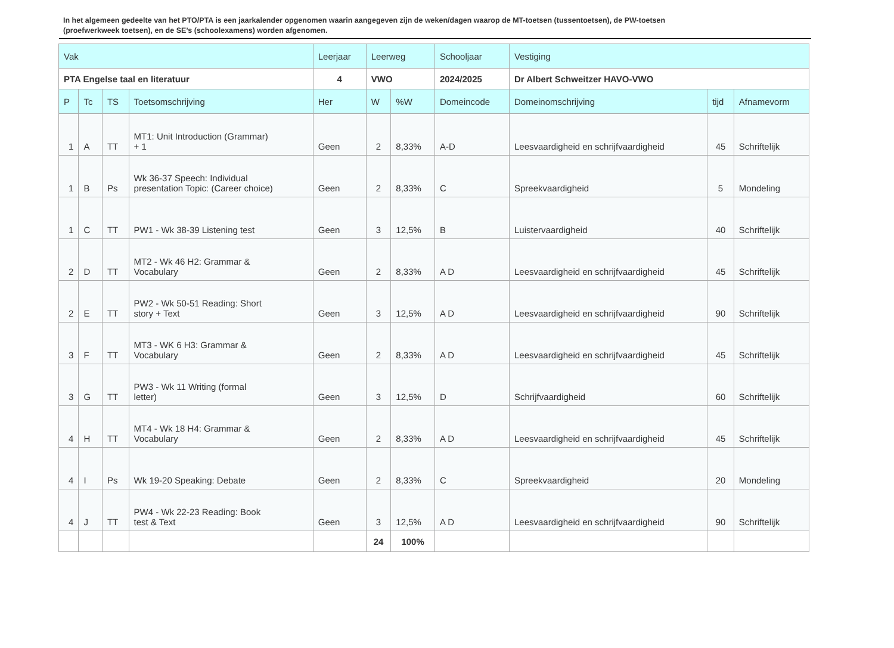In het algemeen gedeelte van het PTO/PTA is een jaarkalender opgenomen waarin aangegeven zijn de weken/dagen waarop de MT-toetsen (tussentoetsen), de PW-toetsen (proefwerkweek toetsen), en de SE’s (schoolexamens) worden afgenomen.
| Vak | | | | Leerjaar | Leerweg | | Schooljaar | Vestiging | | |
| --- | --- | --- | --- | --- | --- | --- | --- | --- | --- | --- |
| PTA Engelse taal en literatuur | | | | 4 | VWO | | 2024/2025 | Dr Albert Schweitzer HAVO-VWO | | |
| P | Tc | TS | Toetsomschrijving | Her | W | %W | Domeincode | Domeinomschrijving | tijd | Afnamevorm |
| 1 | A | TT | MT1: Unit Introduction (Grammar) + 1 | Geen | 2 | 8,33% | A-D | Leesvaardigheid en schrijfvaardigheid | 45 | Schriftelijk |
| 1 | B | Ps | Wk 36-37 Speech: Individual presentation Topic: (Career choice) | Geen | 2 | 8,33% | C | Spreekvaardigheid | 5 | Mondeling |
| 1 | C | TT | PW1 - Wk 38-39 Listening test | Geen | 3 | 12,5% | B | Luistervaardigheid | 40 | Schriftelijk |
| 2 | D | TT | MT2 - Wk 46 H2: Grammar & Vocabulary | Geen | 2 | 8,33% | A D | Leesvaardigheid en schrijfvaardigheid | 45 | Schriftelijk |
| 2 | E | TT | PW2 - Wk 50-51 Reading: Short story + Text | Geen | 3 | 12,5% | A D | Leesvaardigheid en schrijfvaardigheid | 90 | Schriftelijk |
| 3 | F | TT | MT3 - WK 6 H3: Grammar & Vocabulary | Geen | 2 | 8,33% | A D | Leesvaardigheid en schrijfvaardigheid | 45 | Schriftelijk |
| 3 | G | TT | PW3 - Wk 11 Writing (formal letter) | Geen | 3 | 12,5% | D | Schrijfvaardigheid | 60 | Schriftelijk |
| 4 | H | TT | MT4 - Wk 18 H4: Grammar & Vocabulary | Geen | 2 | 8,33% | A D | Leesvaardigheid en schrijfvaardigheid | 45 | Schriftelijk |
| 4 | I | Ps | Wk 19-20 Speaking: Debate | Geen | 2 | 8,33% | C | Spreekvaardigheid | 20 | Mondeling |
| 4 | J | TT | PW4 - Wk 22-23 Reading: Book test & Text | Geen | 3 | 12,5% | A D | Leesvaardigheid en schrijfvaardigheid | 90 | Schriftelijk |
| | | | | | 24 | 100% | | | | |